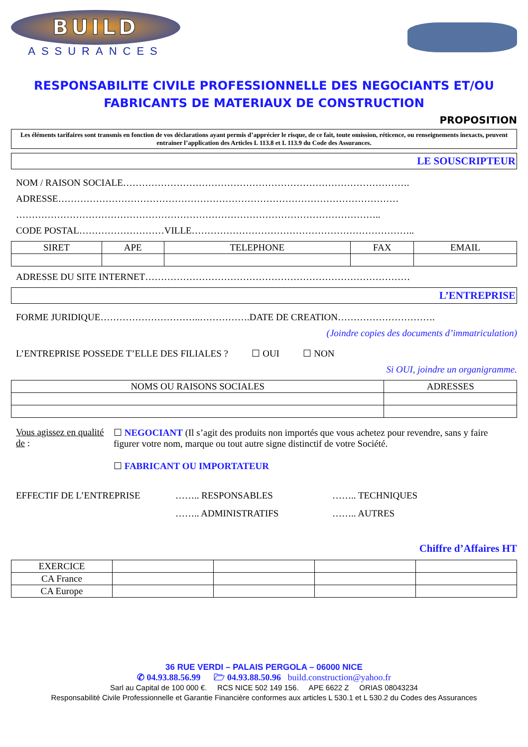BUILD
ASSURANCES
RESPONSABILITE CIVILE PROFESSIONNELLE DES NEGOCIANTS ET/OU FABRICANTS DE MATERIAUX DE CONSTRUCTION
PROPOSITION
Les éléments tarifaires sont transmis en fonction de vos déclarations ayant permis d’apprécier le risque, de ce fait, toute omission, réticence, ou renseignements inexacts, peuvent entrainer l’application des Articles L 113.8 et L 113.9 du Code des Assurances.
LE SOUSCRIPTEUR
NOM / RAISON SOCIALE……………………………………………………………………………….
ADRESSE………………………………………………………………………………………………
……………………………………………………………………………………………………..
CODE POSTAL………………………VILLE……………………………………………………………..
| SIRET | APE | TELEPHONE | FAX | EMAIL |
| --- | --- | --- | --- | --- |
ADRESSE DU SITE INTERNET…………………………………………………………………………
L’ENTREPRISE
FORME JURIDIQUE…………………………..…………….DATE DE CREATION………………………….
(Joindre copies des documents d’immatriculation)
L’ENTREPRISE POSSEDE T’ELLE DES FILIALES ? ☐ OUI ☐ NON
Si OUI, joindre un organigramme.
| NOMS OU RAISONS SOCIALES | ADRESSES |
| --- | --- |
Vous agissez en qualité de : ☐ NEGOCIANT (Il s’agit des produits non importés que vous achetez pour revendre, sans y faire figurer votre nom, marque ou tout autre signe distinctif de votre Société.
☐ FABRICANT OU IMPORTATEUR
EFFECTIF DE L’ENTREPRISE …….. RESPONSABLES
…….. ADMINISTRATIFS
…….. TECHNIQUES
…….. AUTRES
Chiffre d’Affaires HT
| EXERCICE | | | | |
| CA France | | | | |
| CA Europe | | | | |
36 RUE VERDI – PALAIS PERGOLA – 06000 NICE
✆ 04.93.88.56.99 🗁 04.93.88.50.96 build.construction@yahoo.fr
Sarl au Capital de 100 000 €. RCS NICE 502 149 156. APE 6622 Z ORIAS 08043234
Responsabilité Civile Professionnelle et Garantie Financière conformes aux articles L 530.1 et L 530.2 du Codes des Assurances